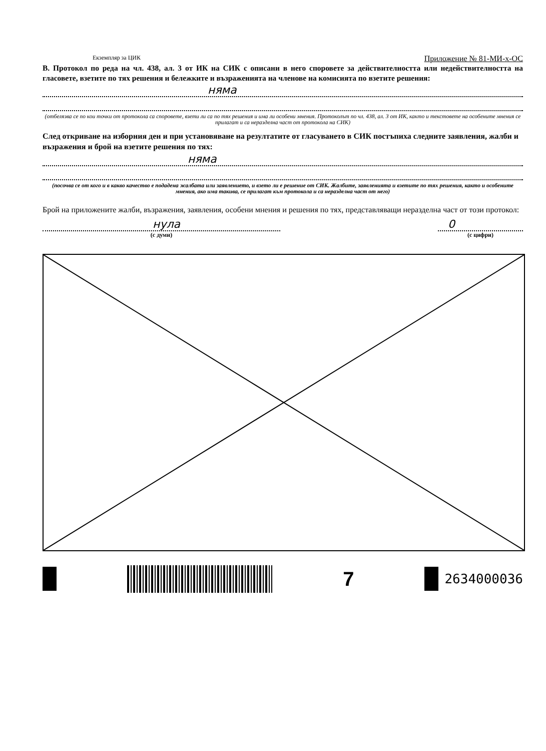Екземпляр за ЦИК Приложение № 81-МИ-х-ОС
В. Протокол по реда на чл. 438, ал. 3 от ИК на СИК с описани в него споровете за действителността или недействителността на гласовете, взетите по тях решения и бележките и възраженията на членове на комисията по взетите решения:
няма
(отбелязва се по кои точки от протокола са споровете, взети ли са по тях решения и има ли особени мнения. Протоколът по чл. 438, ал. 3 от ИК, както и текстовете на особените мнения се прилагат и са неразделна част от протокола на СИК)
След откриване на изборния ден и при установяване на резултатите от гласуването в СИК постъпиха следните заявления, жалби и възражения и брой на взетите решения по тях:
няма
(посочва се от кого и в какво качество е подадена жалбата или заявлението, и взето ли е решение от СИК. Жалбите, заявленията и взетите по тях решения, както и особените мнения, ако има такива, се прилагат към протокола и са неразделна част от него)
Брой на приложените жалби, възражения, заявления, особени мнения и решения по тях, представляващи неразделна част от този протокол:
нула
(с думи)
0
(с цифри)
7
2634000036